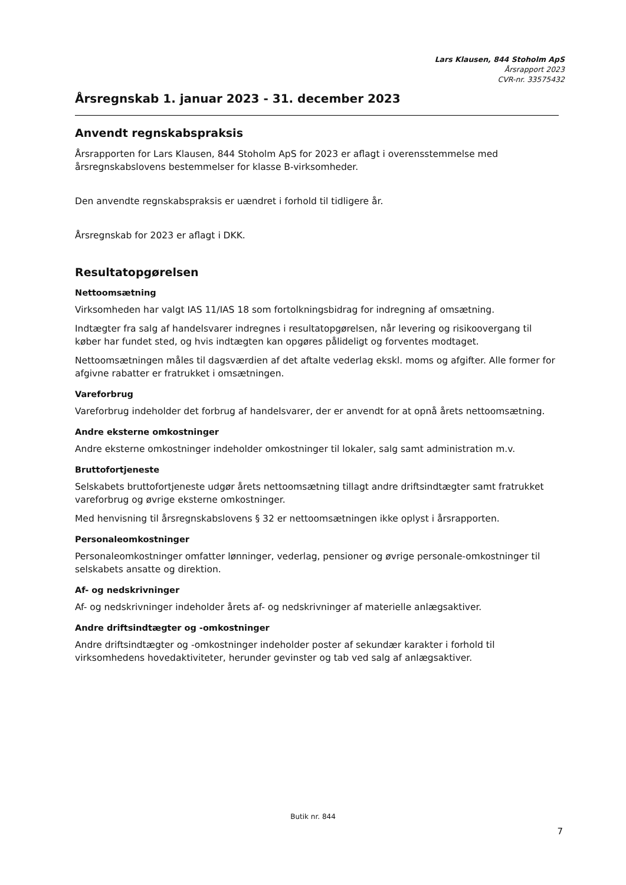Lars Klausen, 844 Stoholm ApS
Årsrapport 2023
CVR-nr. 33575432
Årsregnskab 1. januar 2023 - 31. december 2023
Anvendt regnskabspraksis
Årsrapporten for Lars Klausen, 844 Stoholm ApS for 2023 er aflagt i overensstemmelse med årsregnskabslovens bestemmelser for klasse B-virksomheder.
Den anvendte regnskabspraksis er uændret i forhold til tidligere år.
Årsregnskab for 2023 er aflagt i DKK.
Resultatopgørelsen
Nettoomsætning
Virksomheden har valgt IAS 11/IAS 18 som fortolkningsbidrag for indregning af omsætning.
Indtægter fra salg af handelsvarer indregnes i resultatopgørelsen, når levering og risikoovergang til køber har fundet sted, og hvis indtægten kan opgøres pålideligt og forventes modtaget.
Nettoomsætningen måles til dagsværdien af det aftalte vederlag ekskl. moms og afgifter. Alle former for afgivne rabatter er fratrukket i omsætningen.
Vareforbrug
Vareforbrug indeholder det forbrug af handelsvarer, der er anvendt for at opnå årets nettoomsætning.
Andre eksterne omkostninger
Andre eksterne omkostninger indeholder omkostninger til lokaler, salg samt administration m.v.
Bruttofortjeneste
Selskabets bruttofortjeneste udgør årets nettoomsætning tillagt andre driftsindtægter samt fratrukket vareforbrug og øvrige eksterne omkostninger.
Med henvisning til årsregnskabslovens § 32 er nettoomsætningen ikke oplyst i årsrapporten.
Personaleomkostninger
Personaleomkostninger omfatter lønninger, vederlag, pensioner og øvrige personale-omkostninger til selskabets ansatte og direktion.
Af- og nedskrivninger
Af- og nedskrivninger indeholder årets af- og nedskrivninger af materielle anlægsaktiver.
Andre driftsindtægter og -omkostninger
Andre driftsindtægter og -omkostninger indeholder poster af sekundær karakter i forhold til virksomhedens hovedaktiviteter, herunder gevinster og tab ved salg af anlægsaktiver.
Butik nr. 844
7